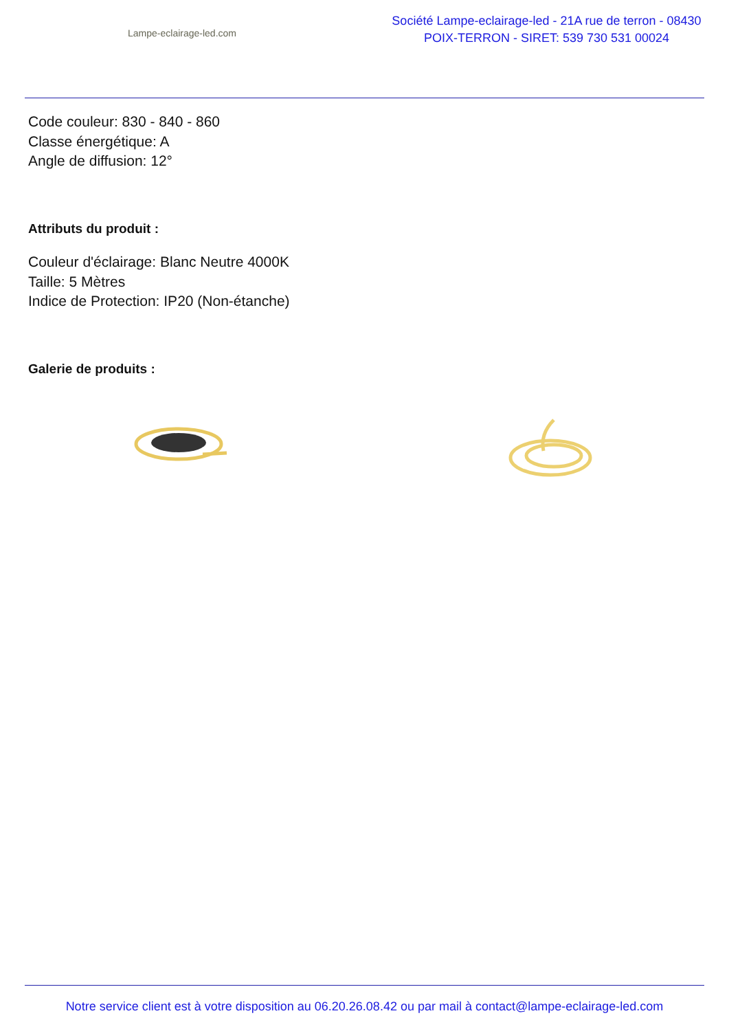Lampe-eclairage-led.com
Société Lampe-eclairage-led - 21A rue de terron - 08430
POIX-TERRON - SIRET: 539 730 531 00024
Code couleur: 830 - 840 - 860
Classe énergétique: A
Angle de diffusion: 12°
Attributs du produit :
Couleur d'éclairage: Blanc Neutre 4000K
Taille: 5 Mètres
Indice de Protection: IP20 (Non-étanche)
Galerie de produits :
Notre service client est à votre disposition au 06.20.26.08.42 ou par mail à contact@lampe-eclairage-led.com